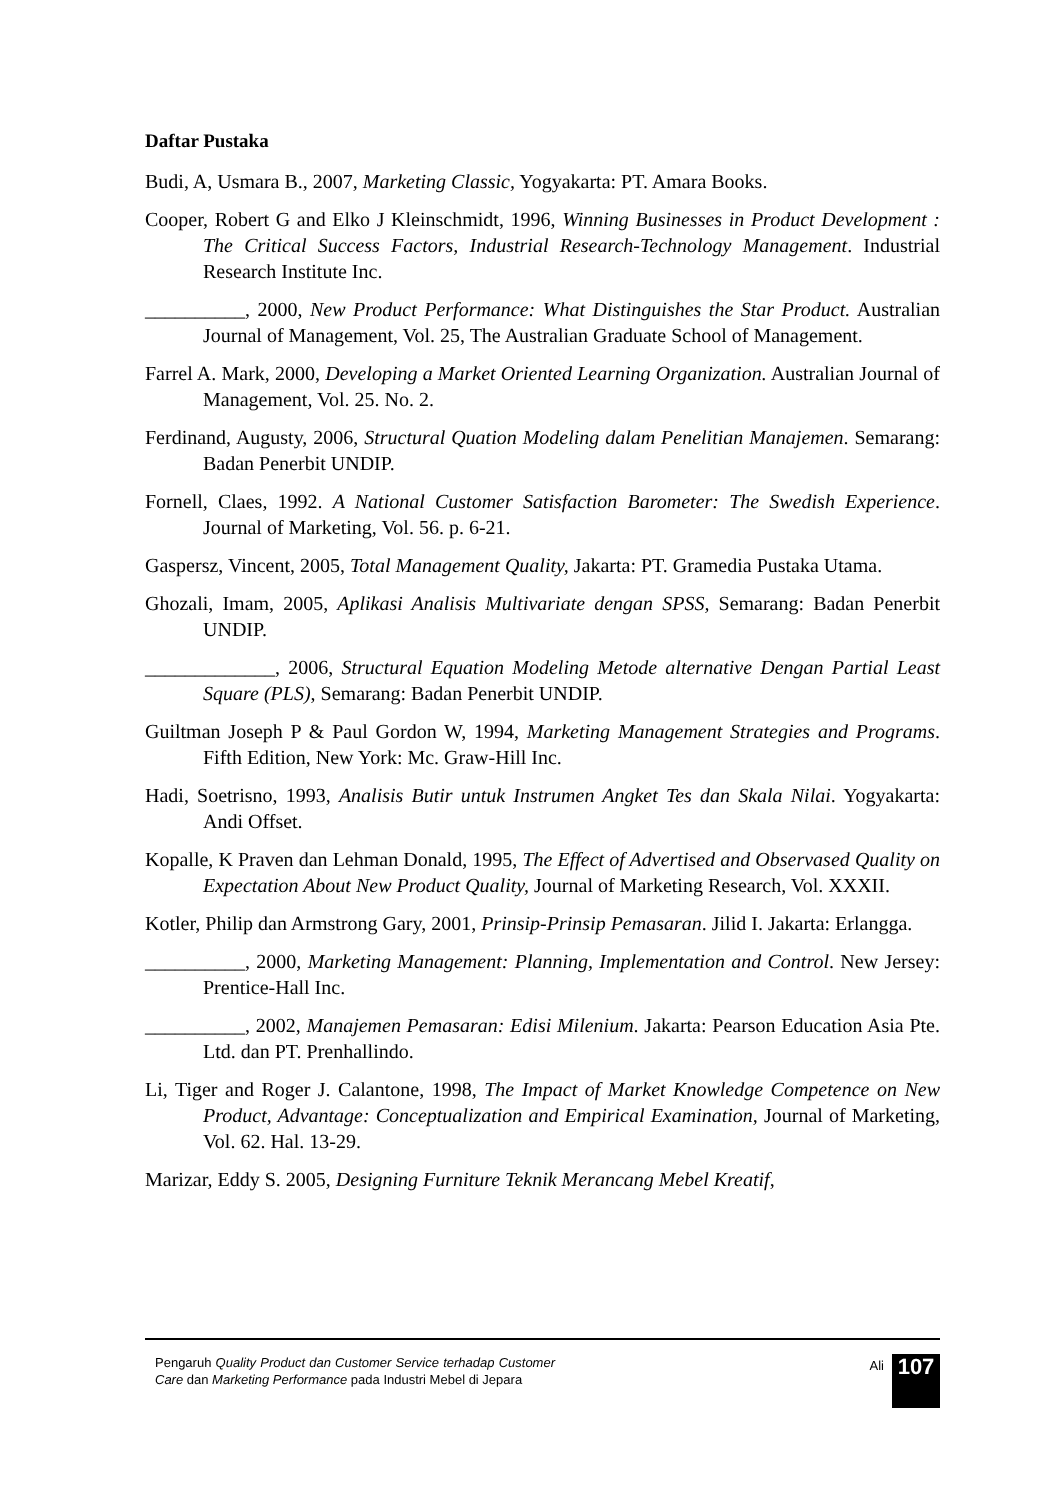Daftar Pustaka
Budi, A, Usmara B., 2007, Marketing Classic, Yogyakarta: PT. Amara Books.
Cooper, Robert G and Elko J Kleinschmidt, 1996, Winning Businesses in Product Development : The Critical Success Factors, Industrial Research-Technology Management. Industrial Research Institute Inc.
__________, 2000, New Product Performance: What Distinguishes the Star Product. Australian Journal of Management, Vol. 25, The Australian Graduate School of Management.
Farrel A. Mark, 2000, Developing a Market Oriented Learning Organization. Australian Journal of Management, Vol. 25. No. 2.
Ferdinand, Augusty, 2006, Structural Quation Modeling dalam Penelitian Manajemen. Semarang: Badan Penerbit UNDIP.
Fornell, Claes, 1992. A National Customer Satisfaction Barometer: The Swedish Experience. Journal of Marketing, Vol. 56. p. 6-21.
Gaspersz, Vincent, 2005, Total Management Quality, Jakarta: PT. Gramedia Pustaka Utama.
Ghozali, Imam, 2005, Aplikasi Analisis Multivariate dengan SPSS, Semarang: Badan Penerbit UNDIP.
_____________, 2006, Structural Equation Modeling Metode alternative Dengan Partial Least Square (PLS), Semarang: Badan Penerbit UNDIP.
Guiltman Joseph P & Paul Gordon W, 1994, Marketing Management Strategies and Programs. Fifth Edition, New York: Mc. Graw-Hill Inc.
Hadi, Soetrisno, 1993, Analisis Butir untuk Instrumen Angket Tes dan Skala Nilai. Yogyakarta: Andi Offset.
Kopalle, K Praven dan Lehman Donald, 1995, The Effect of Advertised and Observased Quality on Expectation About New Product Quality, Journal of Marketing Research, Vol. XXXII.
Kotler, Philip dan Armstrong Gary, 2001, Prinsip-Prinsip Pemasaran. Jilid I. Jakarta: Erlangga.
__________, 2000, Marketing Management: Planning, Implementation and Control. New Jersey: Prentice-Hall Inc.
__________, 2002, Manajemen Pemasaran: Edisi Milenium. Jakarta: Pearson Education Asia Pte. Ltd. dan PT. Prenhallindo.
Li, Tiger and Roger J. Calantone, 1998, The Impact of Market Knowledge Competence on New Product, Advantage: Conceptualization and Empirical Examination, Journal of Marketing, Vol. 62. Hal. 13-29.
Marizar, Eddy S. 2005, Designing Furniture Teknik Merancang Mebel Kreatif,
Pengaruh Quality Product dan Customer Service terhadap Customer Care dan Marketing Performance pada Industri Mebel di Jepara
Ali
107